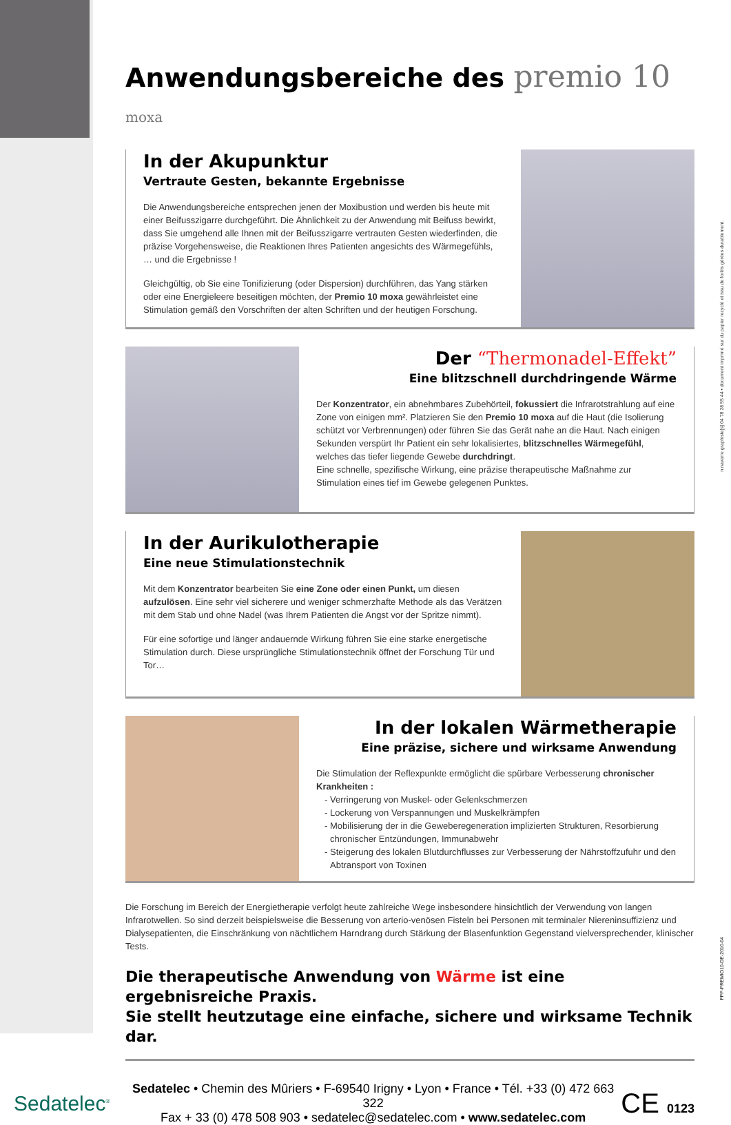n.navarre graphiste[s] 04 78 28 55 44 • document imprimé sur du papier recyclé et issu de forêts gérées durablement.
FPP-PREMIO10-DE-2010-04
Anwendungsbereiche des premio 10 moxa
In der Akupunktur
Vertraute Gesten, bekannte Ergebnisse
Die Anwendungsbereiche entsprechen jenen der Moxibustion und werden bis heute mit einer Beifusszigarre durchgeführt. Die Ähnlichkeit zu der Anwendung mit Beifuss bewirkt, dass Sie umgehend alle Ihnen mit der Beifusszigarre vertrauten Gesten wiederfinden, die präzise Vorgehensweise, die Reaktionen Ihres Patienten angesichts des Wärmegefühls, … und die Ergebnisse !
Gleichgültig, ob Sie eine Tonifizierung (oder Dispersion) durchführen, das Yang stärken oder eine Energieleere beseitigen möchten, der Premio 10 moxa gewährleistet eine Stimulation gemäß den Vorschriften der alten Schriften und der heutigen Forschung.
Der “Thermonadel-Effekt”
Eine blitzschnell durchdringende Wärme
Der Konzentrator, ein abnehmbares Zubehörteil, fokussiert die Infrarotstrahlung auf eine Zone von einigen mm². Platzieren Sie den Premio 10 moxa auf die Haut (die Isolierung schützt vor Verbrennungen) oder führen Sie das Gerät nahe an die Haut. Nach einigen Sekunden verspürt Ihr Patient ein sehr lokalisiertes, blitzschnelles Wärmegefühl, welches das tiefer liegende Gewebe durchdringt.
Eine schnelle, spezifische Wirkung, eine präzise therapeutische Maßnahme zur Stimulation eines tief im Gewebe gelegenen Punktes.
In der Aurikulotherapie
Eine neue Stimulationstechnik
Mit dem Konzentrator bearbeiten Sie eine Zone oder einen Punkt, um diesen aufzulösen. Eine sehr viel sicherere und weniger schmerzhafte Methode als das Verätzen mit dem Stab und ohne Nadel (was Ihrem Patienten die Angst vor der Spritze nimmt).
Für eine sofortige und länger andauernde Wirkung führen Sie eine starke energetische Stimulation durch. Diese ursprüngliche Stimulationstechnik öffnet der Forschung Tür und Tor…
In der lokalen Wärmetherapie
Eine präzise, sichere und wirksame Anwendung
Die Stimulation der Reflexpunkte ermöglicht die spürbare Verbesserung chronischer Krankheiten :
Verringerung von Muskel- oder Gelenkschmerzen
Lockerung von Verspannungen und Muskelkrämpfen
Mobilisierung der in die Geweberegeneration implizierten Strukturen, Resorbierung chronischer Entzündungen, Immunabwehr
Steigerung des lokalen Blutdurchflusses zur Verbesserung der Nährstoffzufuhr und den Abtransport von Toxinen
Die Forschung im Bereich der Energietherapie verfolgt heute zahlreiche Wege insbesondere hinsichtlich der Verwendung von langen Infrarotwellen. So sind derzeit beispielsweise die Besserung von arterio-venösen Fisteln bei Personen mit terminaler Niereninsuffizienz und Dialysepatienten, die Einschränkung von nächtlichem Harndrang durch Stärkung der Blasenfunktion Gegenstand vielversprechender, klinischer Tests.
Die therapeutische Anwendung von Wärme ist eine ergebnisreiche Praxis.
Sie stellt heutzutage eine einfache, sichere und wirksame Technik dar.
Sedatelec<sup>®</sup>
Sedatelec • Chemin des Mûriers • F-69540 Irigny • Lyon • France • Tél. +33 (0) 472 663 322
Fax + 33 (0) 478 508 903 • sedatelec@sedatelec.com • www.sedatelec.com
CE 0123